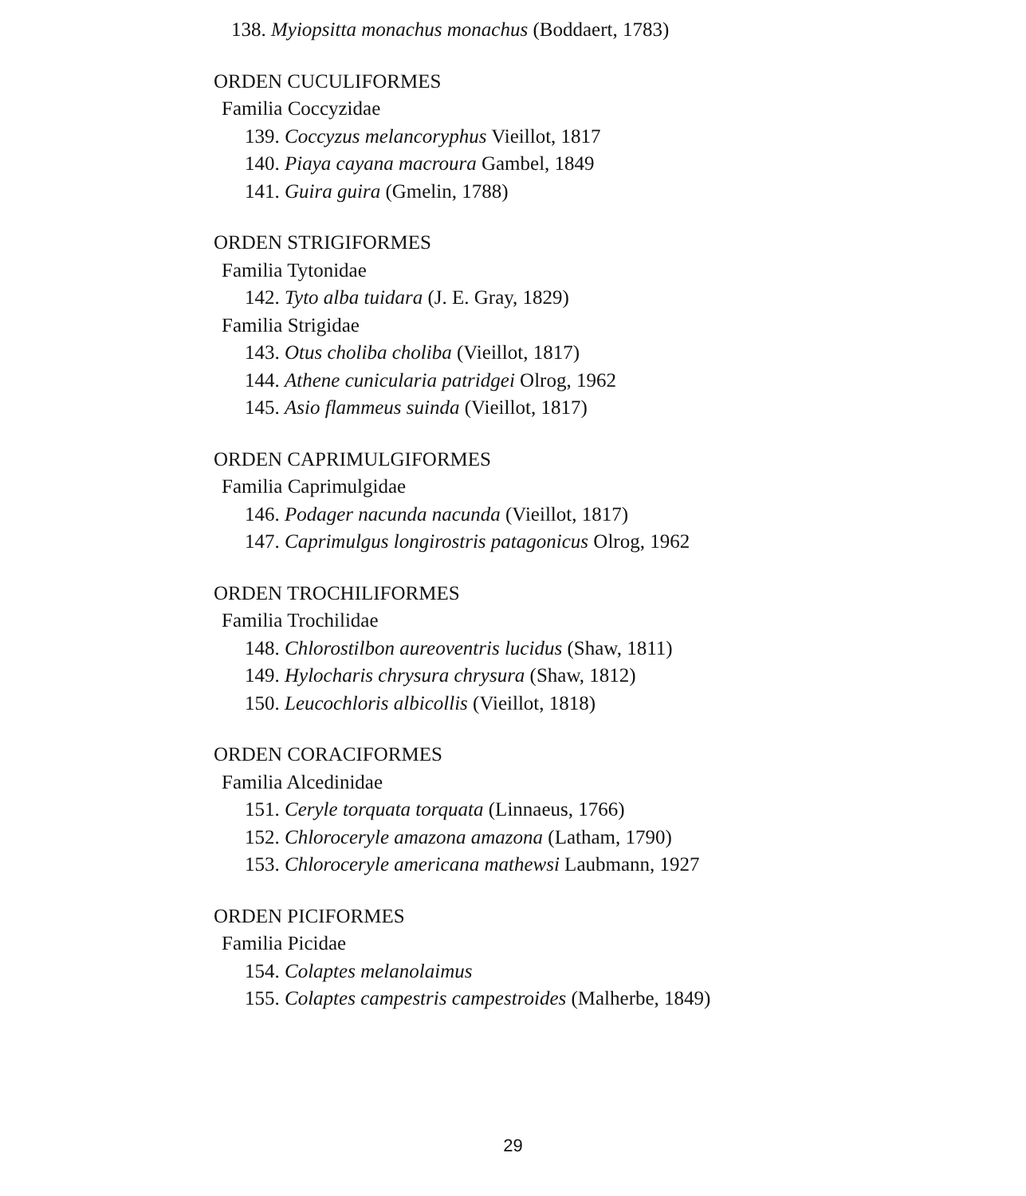138. Myiopsitta monachus monachus (Boddaert, 1783)
ORDEN CUCULIFORMES
Familia Coccyzidae
139. Coccyzus melancoryphus Vieillot, 1817
140. Piaya cayana macroura Gambel, 1849
141. Guira guira (Gmelin, 1788)
ORDEN STRIGIFORMES
Familia Tytonidae
142. Tyto alba tuidara (J. E. Gray, 1829)
Familia Strigidae
143. Otus choliba choliba (Vieillot, 1817)
144. Athene cunicularia patridgei Olrog, 1962
145. Asio flammeus suinda (Vieillot, 1817)
ORDEN CAPRIMULGIFORMES
Familia Caprimulgidae
146. Podager nacunda nacunda (Vieillot, 1817)
147. Caprimulgus longirostris patagonicus Olrog, 1962
ORDEN TROCHILIFORMES
Familia Trochilidae
148. Chlorostilbon aureoventris lucidus (Shaw, 1811)
149. Hylocharis chrysura chrysura (Shaw, 1812)
150. Leucochloris albicollis (Vieillot, 1818)
ORDEN CORACIFORMES
Familia Alcedinidae
151. Ceryle torquata torquata (Linnaeus, 1766)
152. Chloroceryle amazona amazona (Latham, 1790)
153. Chloroceryle americana mathewsi Laubmann, 1927
ORDEN PICIFORMES
Familia Picidae
154. Colaptes melanolaimus
155. Colaptes campestris campestroides (Malherbe, 1849)
29